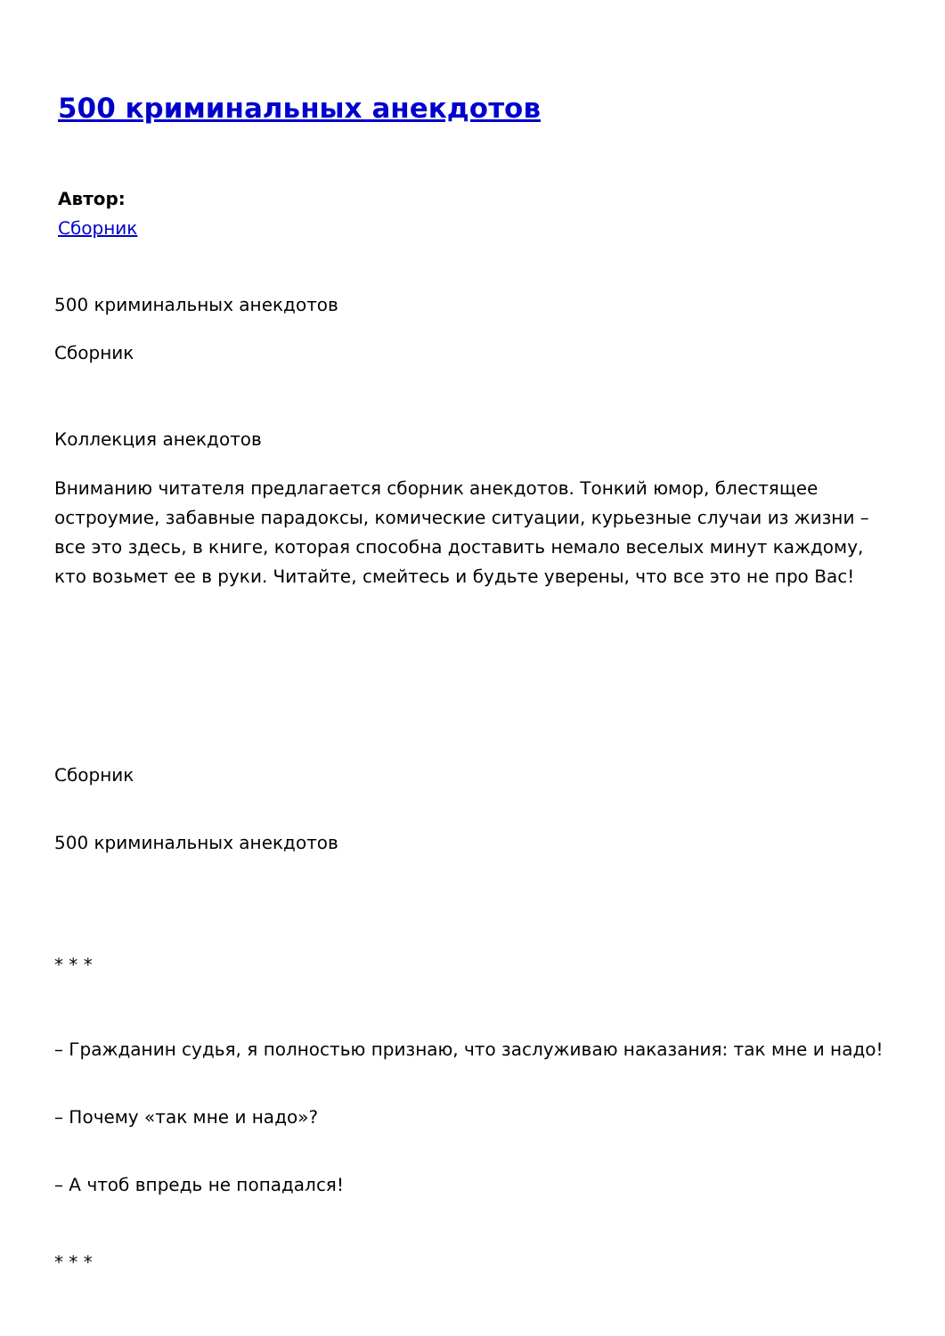500 криминальных анекдотов
Автор:
Сборник
500 криминальных анекдотов
Сборник
Коллекция анекдотов
Вниманию читателя предлагается сборник анекдотов. Тонкий юмор, блестящее остроумие, забавные парадоксы, комические ситуации, курьезные случаи из жизни – все это здесь, в книге, которая способна доставить немало веселых минут каждому, кто возьмет ее в руки. Читайте, смейтесь и будьте уверены, что все это не про Вас!
Сборник
500 криминальных анекдотов
* * *
– Гражданин судья, я полностью признаю, что заслуживаю наказания: так мне и надо!
– Почему «так мне и надо»?
– А чтоб впредь не попадался!
* * *